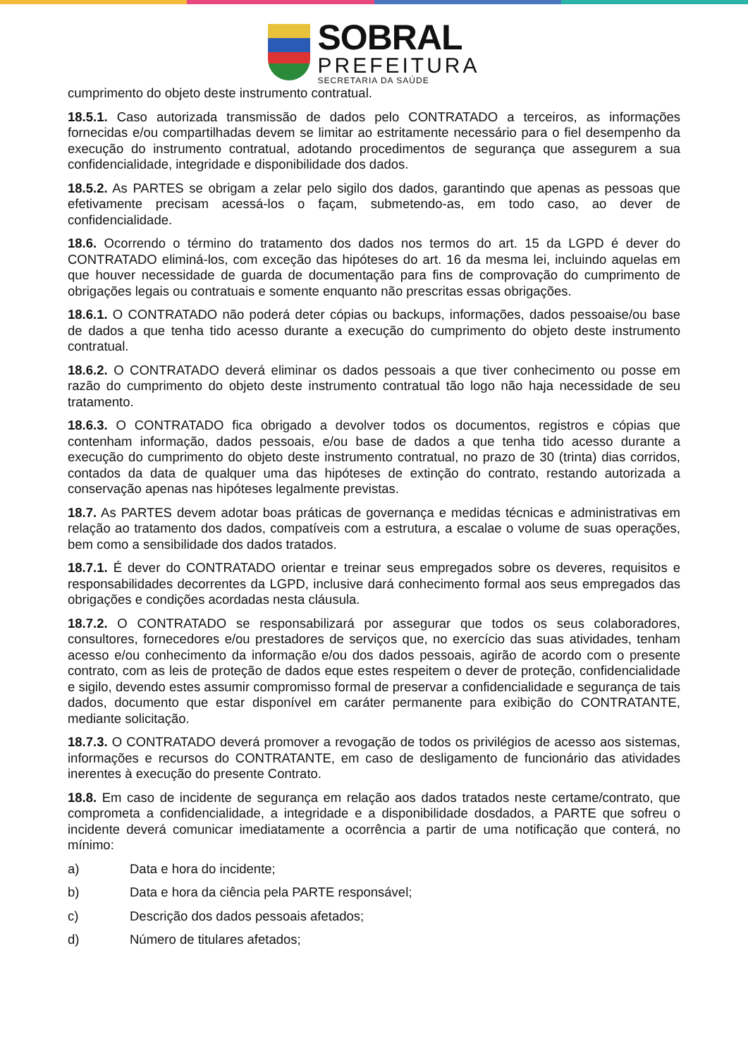SOBRAL
PREFEITURA
SECRETARIA DA SAÚDE
cumprimento do objeto deste instrumento contratual.
18.5.1. Caso autorizada transmissão de dados pelo CONTRATADO a terceiros, as informações fornecidas e/ou compartilhadas devem se limitar ao estritamente necessário para o fiel desempenho da execução do instrumento contratual, adotando procedimentos de segurança que assegurem a sua confidencialidade, integridade e disponibilidade dos dados.
18.5.2. As PARTES se obrigam a zelar pelo sigilo dos dados, garantindo que apenas as pessoas que efetivamente precisam acessá-los o façam, submetendo-as, em todo caso, ao dever de confidencialidade.
18.6. Ocorrendo o término do tratamento dos dados nos termos do art. 15 da LGPD é dever do CONTRATADO eliminá-los, com exceção das hipóteses do art. 16 da mesma lei, incluindo aquelas em que houver necessidade de guarda de documentação para fins de comprovação do cumprimento de obrigações legais ou contratuais e somente enquanto não prescritas essas obrigações.
18.6.1. O CONTRATADO não poderá deter cópias ou backups, informações, dados pessoaise/ou base de dados a que tenha tido acesso durante a execução do cumprimento do objeto deste instrumento contratual.
18.6.2. O CONTRATADO deverá eliminar os dados pessoais a que tiver conhecimento ou posse em razão do cumprimento do objeto deste instrumento contratual tão logo não haja necessidade de seu tratamento.
18.6.3. O CONTRATADO fica obrigado a devolver todos os documentos, registros e cópias que contenham informação, dados pessoais, e/ou base de dados a que tenha tido acesso durante a execução do cumprimento do objeto deste instrumento contratual, no prazo de 30 (trinta) dias corridos, contados da data de qualquer uma das hipóteses de extinção do contrato, restando autorizada a conservação apenas nas hipóteses legalmente previstas.
18.7. As PARTES devem adotar boas práticas de governança e medidas técnicas e administrativas em relação ao tratamento dos dados, compatíveis com a estrutura, a escalae o volume de suas operações, bem como a sensibilidade dos dados tratados.
18.7.1. É dever do CONTRATADO orientar e treinar seus empregados sobre os deveres, requisitos e responsabilidades decorrentes da LGPD, inclusive dará conhecimento formal aos seus empregados das obrigações e condições acordadas nesta cláusula.
18.7.2. O CONTRATADO se responsabilizará por assegurar que todos os seus colaboradores, consultores, fornecedores e/ou prestadores de serviços que, no exercício das suas atividades, tenham acesso e/ou conhecimento da informação e/ou dos dados pessoais, agirão de acordo com o presente contrato, com as leis de proteção de dados eque estes respeitem o dever de proteção, confidencialidade e sigilo, devendo estes assumir compromisso formal de preservar a confidencialidade e segurança de tais dados, documento que estar disponível em caráter permanente para exibição do CONTRATANTE, mediante solicitação.
18.7.3. O CONTRATADO deverá promover a revogação de todos os privilégios de acesso aos sistemas, informações e recursos do CONTRATANTE, em caso de desligamento de funcionário das atividades inerentes à execução do presente Contrato.
18.8. Em caso de incidente de segurança em relação aos dados tratados neste certame/contrato, que comprometa a confidencialidade, a integridade e a disponibilidade dosdados, a PARTE que sofreu o incidente deverá comunicar imediatamente a ocorrência a partir de uma notificação que conterá, no mínimo:
a) Data e hora do incidente;
b) Data e hora da ciência pela PARTE responsável;
c) Descrição dos dados pessoais afetados;
d) Número de titulares afetados;